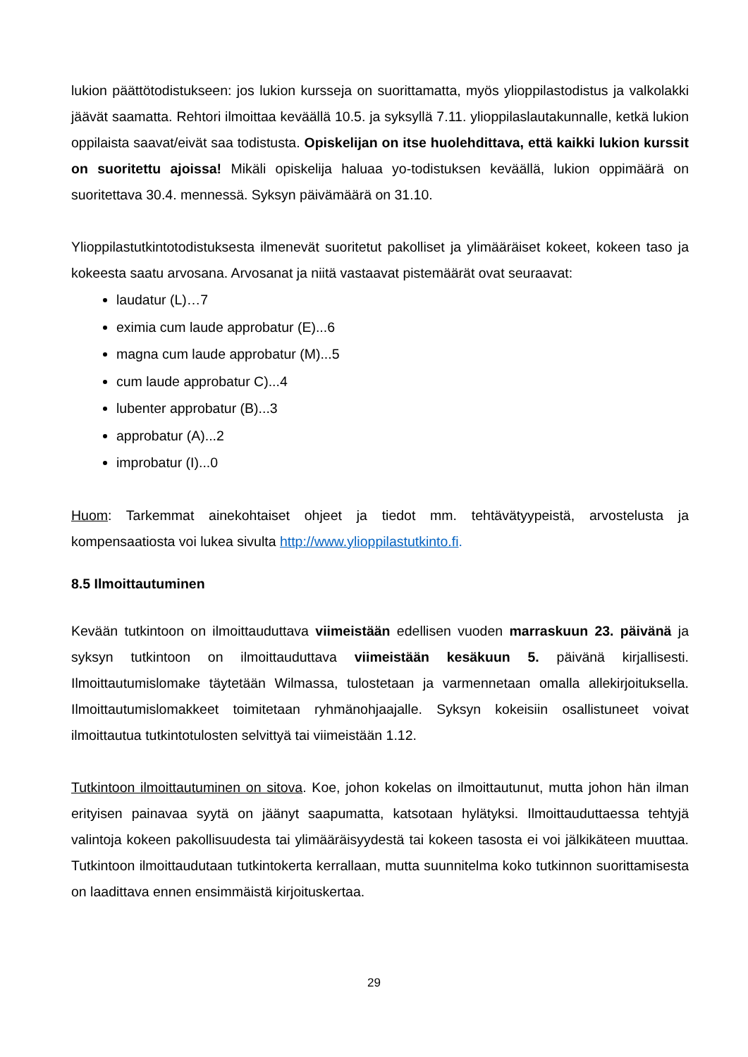lukion päättötodistukseen: jos lukion kursseja on suorittamatta, myös ylioppilastodistus ja valkolakki jäävät saamatta. Rehtori ilmoittaa keväällä 10.5. ja syksyllä 7.11. ylioppilaslautakunnalle, ketkä lukion oppilaista saavat/eivät saa todistusta. Opiskelijan on itse huolehdittava, että kaikki lukion kurssit on suoritettu ajoissa! Mikäli opiskelija haluaa yo-todistuksen keväällä, lukion oppimäärä on suoritettava 30.4. mennessä. Syksyn päivämäärä on 31.10.
Ylioppilastutkintotodistuksesta ilmenevät suoritetut pakolliset ja ylimääräiset kokeet, kokeen taso ja kokeesta saatu arvosana. Arvosanat ja niitä vastaavat pistemäärät ovat seuraavat:
laudatur (L)…7
eximia cum laude approbatur (E)...6
magna cum laude approbatur (M)...5
cum laude approbatur C)...4
lubenter approbatur (B)...3
approbatur (A)...2
improbatur (I)...0
Huom: Tarkemmat ainekohtaiset ohjeet ja tiedot mm. tehtävätyypeistä, arvostelusta ja kompensaatiosta voi lukea sivulta http://www.ylioppilastutkinto.fi.
8.5 Ilmoittautuminen
Kevään tutkintoon on ilmoittauduttava viimeistään edellisen vuoden marraskuun 23. päivänä ja syksyn tutkintoon on ilmoittauduttava viimeistään kesäkuun 5. päivänä kirjallisesti. Ilmoittautumislomake täytetään Wilmassa, tulostetaan ja varmennetaan omalla allekirjoituksella. Ilmoittautumislomakkeet toimitetaan ryhmänohjaajalle. Syksyn kokeisiin osallistuneet voivat ilmoittautua tutkintotulosten selvittyä tai viimeistään 1.12.
Tutkintoon ilmoittautuminen on sitova. Koe, johon kokelas on ilmoittautunut, mutta johon hän ilman erityisen painavaa syytä on jäänyt saapumatta, katsotaan hylätyksi. Ilmoittauduttaessa tehtyjä valintoja kokeen pakollisuudesta tai ylimääräisyydestä tai kokeen tasosta ei voi jälkikäteen muuttaa. Tutkintoon ilmoittaudutaan tutkintokerta kerrallaan, mutta suunnitelma koko tutkinnon suorittamisesta on laadittava ennen ensimmäistä kirjoituskertaa.
29